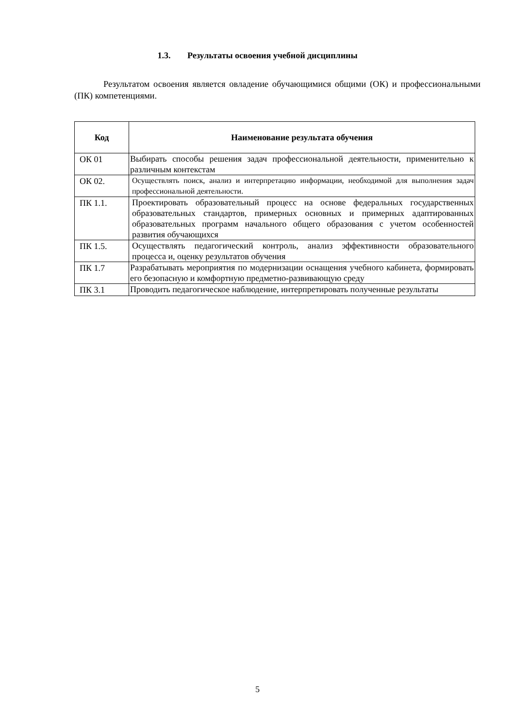1.3. Результаты освоения учебной дисциплины
Результатом освоения является овладение обучающимися общими (ОК) и профессиональными (ПК) компетенциями.
| Код | Наименование результата обучения |
| --- | --- |
| ОК 01 | Выбирать способы решения задач профессиональной деятельности, применительно к различным контекстам |
| ОК 02. | Осуществлять поиск, анализ и интерпретацию информации, необходимой для выполнения задач профессиональной деятельности. |
| ПК 1.1. | Проектировать образовательный процесс на основе федеральных государственных образовательных стандартов, примерных основных и примерных адаптированных образовательных программ начального общего образования с учетом особенностей развития обучающихся |
| ПК 1.5. | Осуществлять педагогический контроль, анализ эффективности образовательного процесса и, оценку результатов обучения |
| ПК 1.7 | Разрабатывать мероприятия по модернизации оснащения учебного кабинета, формировать его безопасную и комфортную предметно-развивающую среду |
| ПК 3.1 | Проводить педагогическое наблюдение, интерпретировать полученные результаты |
5